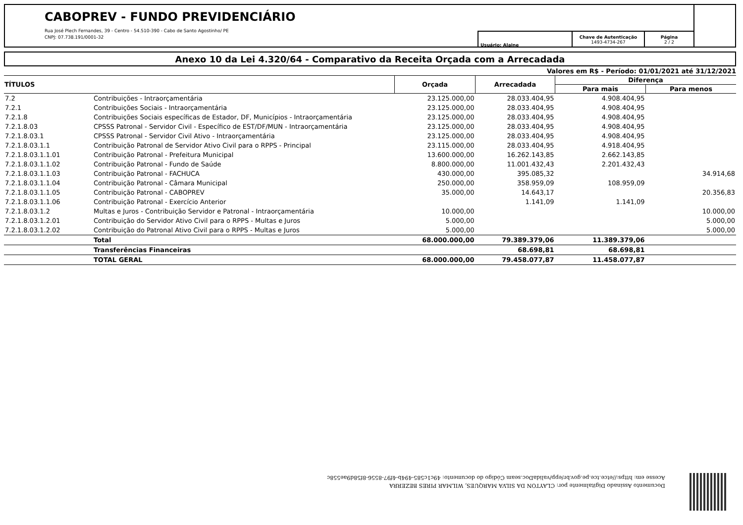CABOPREV - FUNDO PREVIDENCIÁRIO
Rua José Plech Fernandes, 39 - Centro - 54.510-390 - Cabo de Santo Agostinho/ PE
CNPJ: 07.738.191/0001-32
| Usuário: Alaine | Chave de Autenticação 1493-4734-267 | Página 2 / 2 |
Anexo 10 da Lei 4.320/64 - Comparativo da Receita Orçada com a Arrecadada
Valores em R$ - Período: 01/01/2021 até 31/12/2021
| TÍTULOS | | Orçada | Arrecadada | Diferença | |
| --- | --- | --- | --- | --- | --- |
| | | | | Para mais | Para menos |
| 7.2 | Contribuições - Intraorçamentária | 23.125.000,00 | 28.033.404,95 | 4.908.404,95 | |
| 7.2.1 | Contribuições Sociais - Intraorçamentária | 23.125.000,00 | 28.033.404,95 | 4.908.404,95 | |
| 7.2.1.8 | Contribuições Sociais específicas de Estador, DF, Municípios - Intraorçamentária | 23.125.000,00 | 28.033.404,95 | 4.908.404,95 | |
| 7.2.1.8.03 | CPSSS Patronal - Servidor Civil - Específico de EST/DF/MUN - Intraorçamentária | 23.125.000,00 | 28.033.404,95 | 4.908.404,95 | |
| 7.2.1.8.03.1 | CPSSS Patronal - Servidor Civil Ativo - Intraorçamentária | 23.125.000,00 | 28.033.404,95 | 4.908.404,95 | |
| 7.2.1.8.03.1.1 | Contribuição Patronal de Servidor Ativo Civil para o RPPS - Principal | 23.115.000,00 | 28.033.404,95 | 4.918.404,95 | |
| 7.2.1.8.03.1.1.01 | Contribuição Patronal - Prefeitura Municipal | 13.600.000,00 | 16.262.143,85 | 2.662.143,85 | |
| 7.2.1.8.03.1.1.02 | Contribuição Patronal - Fundo de Saúde | 8.800.000,00 | 11.001.432,43 | 2.201.432,43 | |
| 7.2.1.8.03.1.1.03 | Contribuição Patronal - FACHUCA | 430.000,00 | 395.085,32 | | 34.914,68 |
| 7.2.1.8.03.1.1.04 | Contribuição Patronal - Câmara Municipal | 250.000,00 | 358.959,09 | 108.959,09 | |
| 7.2.1.8.03.1.1.05 | Contribuição Patronal - CABOPREV | 35.000,00 | 14.643,17 | | 20.356,83 |
| 7.2.1.8.03.1.1.06 | Contribuição Patronal - Exercício Anterior | | 1.141,09 | 1.141,09 | |
| 7.2.1.8.03.1.2 | Multas e Juros - Contribuição Servidor e Patronal - Intraorçamentária | 10.000,00 | | | 10.000,00 |
| 7.2.1.8.03.1.2.01 | Contribuição do Servidor Ativo Civil para o RPPS - Multas e Juros | 5.000,00 | | | 5.000,00 |
| 7.2.1.8.03.1.2.02 | Contribuição do Patronal Ativo Civil para o RPPS - Multas e Juros | 5.000,00 | | | 5.000,00 |
| | Total | 68.000.000,00 | 79.389.379,06 | 11.389.379,06 | |
| | Transferências Financeiras | | 68.698,81 | 68.698,81 | |
| | TOTAL GERAL | 68.000.000,00 | 79.458.077,87 | 11.458.077,87 | |
Documento Assinado Digitalmente por: CLAYTON DA SILVA MARQUES, WILMAR PIRES BEZERRA
Acesse em: https://etce.tce.pe.gov.br/epp/validaDoc.seam Código do documento: 49c1c585-494b-4f97-8556-8f58d9ae558c